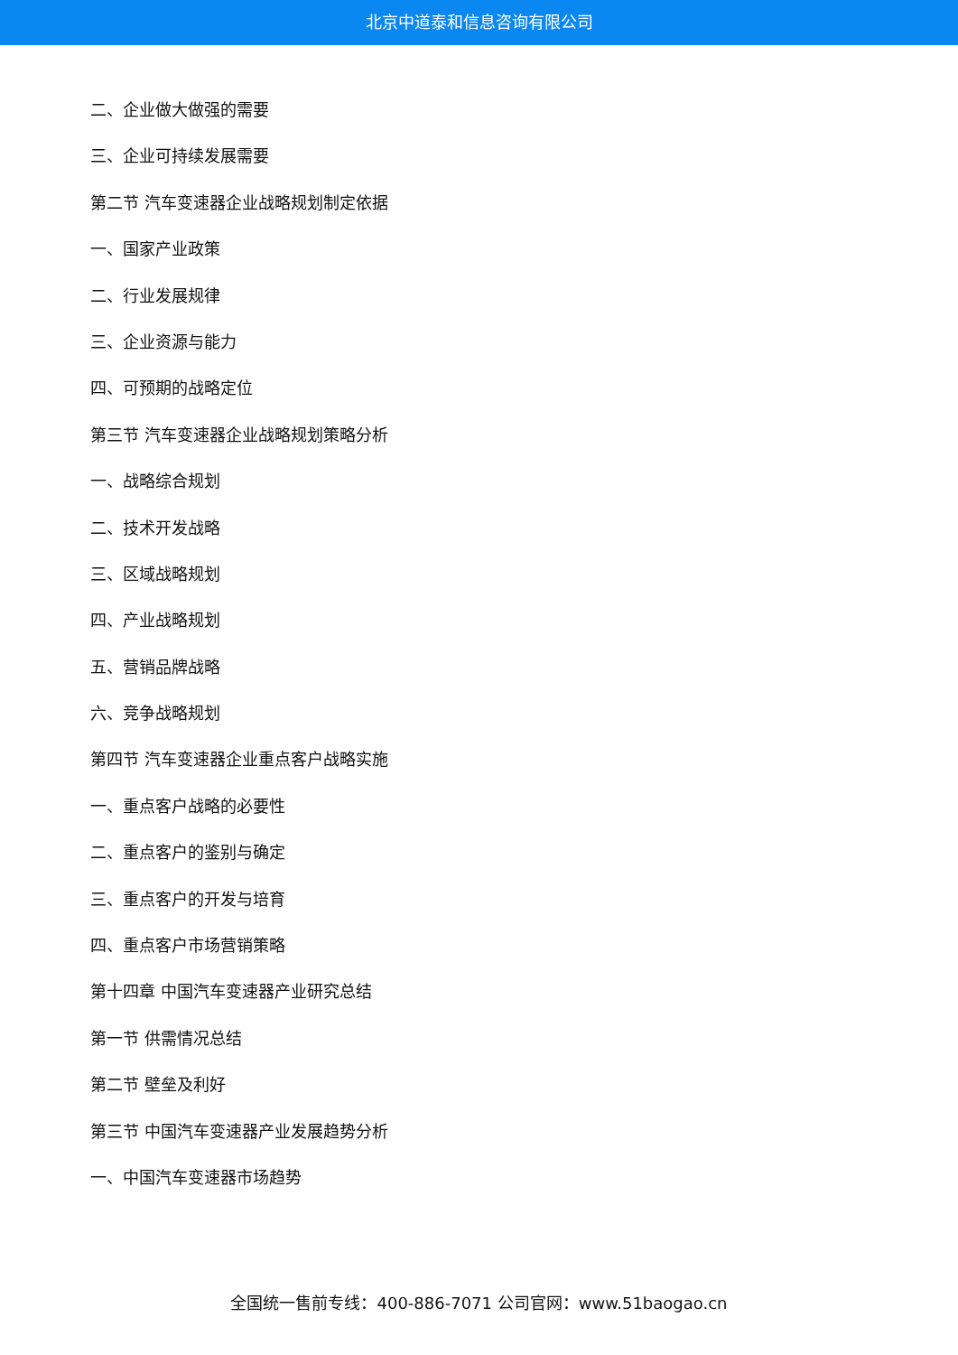北京中道泰和信息咨询有限公司
二、企业做大做强的需要
三、企业可持续发展需要
第二节 汽车变速器企业战略规划制定依据
一、国家产业政策
二、行业发展规律
三、企业资源与能力
四、可预期的战略定位
第三节 汽车变速器企业战略规划策略分析
一、战略综合规划
二、技术开发战略
三、区域战略规划
四、产业战略规划
五、营销品牌战略
六、竞争战略规划
第四节 汽车变速器企业重点客户战略实施
一、重点客户战略的必要性
二、重点客户的鉴别与确定
三、重点客户的开发与培育
四、重点客户市场营销策略
第十四章 中国汽车变速器产业研究总结
第一节 供需情况总结
第二节 壁垒及利好
第三节 中国汽车变速器产业发展趋势分析
一、中国汽车变速器市场趋势
全国统一售前专线：400-886-7071 公司官网：www.51baogao.cn